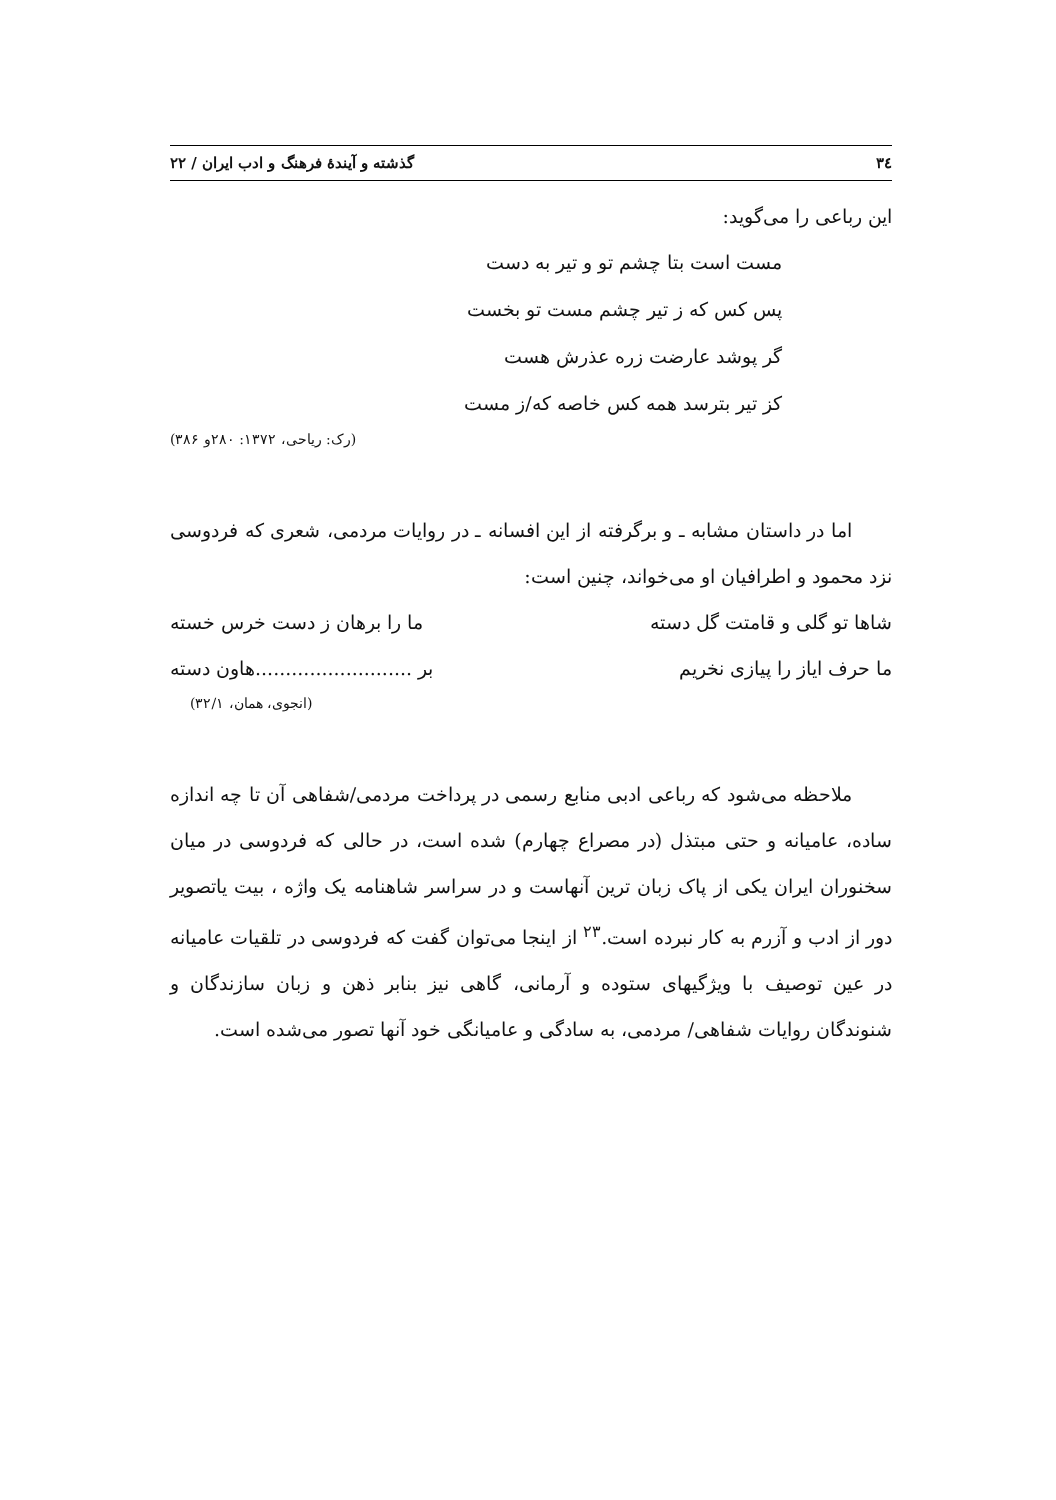۳٤ گذشته و آیندهٔ فرهنگ و ادب ایران / ۲۲
این رباعی را می‌گوید:
مست است بتا چشم تو و تیر به دست
پس کس که ز تیر چشم مست تو بخست
گر پوشد عارضت زره عذرش هست
کز تیر بترسد همه کس خاصه که/ز مست
(رک: ریاحی، ۱۳۷۲: ۲۸۰و ۳۸۶)
اما در داستان مشابه ـ و برگرفته از این افسانه ـ در روایات مردمی، شعری که فردوسی نزد محمود و اطرافیان او می‌خواند، چنین است:
شاها تو گلی و قامتت گل دسته ما را برهان ز دست خرس خسته
ما حرف ایاز را پیازی نخریم بر ..........................هاون دسته
(انجوی، همان، ۳۲/۱)
ملاحظه می‌شود که رباعی ادبی منابع رسمی در پرداخت مردمی/شفاهی آن تا چه اندازه ساده، عامیانه و حتی مبتذل (در مصراع چهارم) شده است، در حالی که فردوسی در میان سخنوران ایران یکی از پاک زبان ترین آنهاست و در سراسر شاهنامه یک واژه ، بیت یاتصویر دور از ادب و آزرم به کار نبرده است.<sup>۲۳</sup> از اینجا می‌توان گفت که فردوسی در تلقیات عامیانه در عین توصیف با ویژگیهای ستوده و آرمانی، گاهی نیز بنابر ذهن و زبان سازندگان و شنوندگان روایات شفاهی/ مردمی، به سادگی و عامیانگی خود آنها تصور می‌شده است.